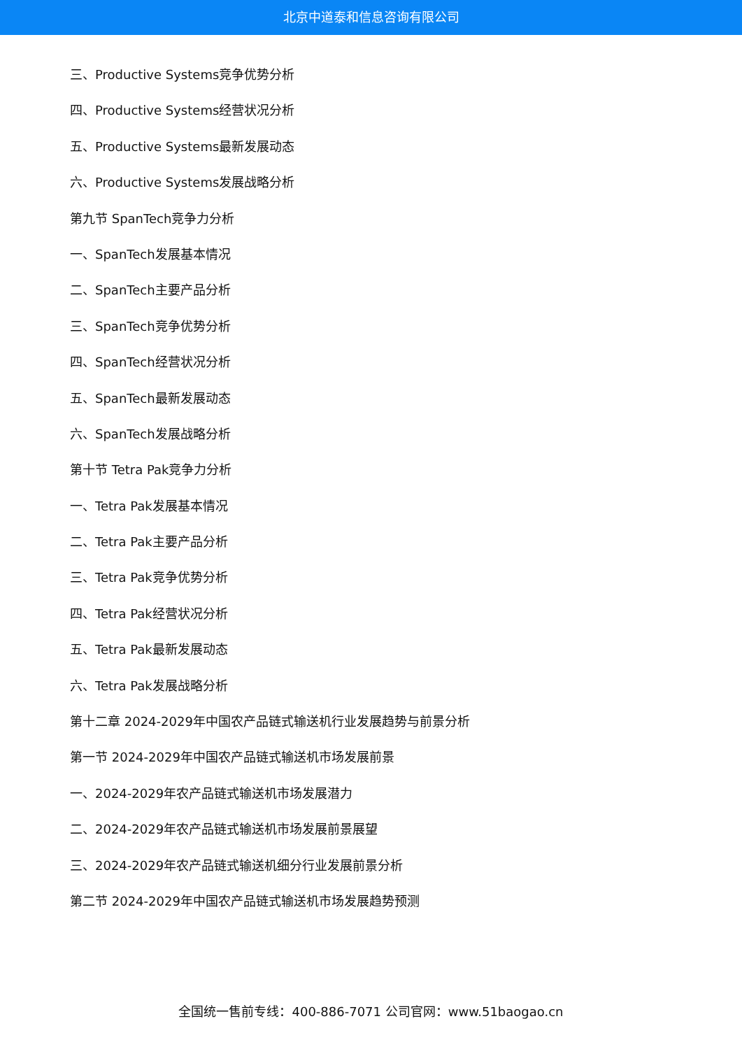北京中道泰和信息咨询有限公司
三、Productive Systems竞争优势分析
四、Productive Systems经营状况分析
五、Productive Systems最新发展动态
六、Productive Systems发展战略分析
第九节 SpanTech竞争力分析
一、SpanTech发展基本情况
二、SpanTech主要产品分析
三、SpanTech竞争优势分析
四、SpanTech经营状况分析
五、SpanTech最新发展动态
六、SpanTech发展战略分析
第十节 Tetra Pak竞争力分析
一、Tetra Pak发展基本情况
二、Tetra Pak主要产品分析
三、Tetra Pak竞争优势分析
四、Tetra Pak经营状况分析
五、Tetra Pak最新发展动态
六、Tetra Pak发展战略分析
第十二章 2024-2029年中国农产品链式输送机行业发展趋势与前景分析
第一节 2024-2029年中国农产品链式输送机市场发展前景
一、2024-2029年农产品链式输送机市场发展潜力
二、2024-2029年农产品链式输送机市场发展前景展望
三、2024-2029年农产品链式输送机细分行业发展前景分析
第二节 2024-2029年中国农产品链式输送机市场发展趋势预测
全国统一售前专线：400-886-7071 公司官网：www.51baogao.cn